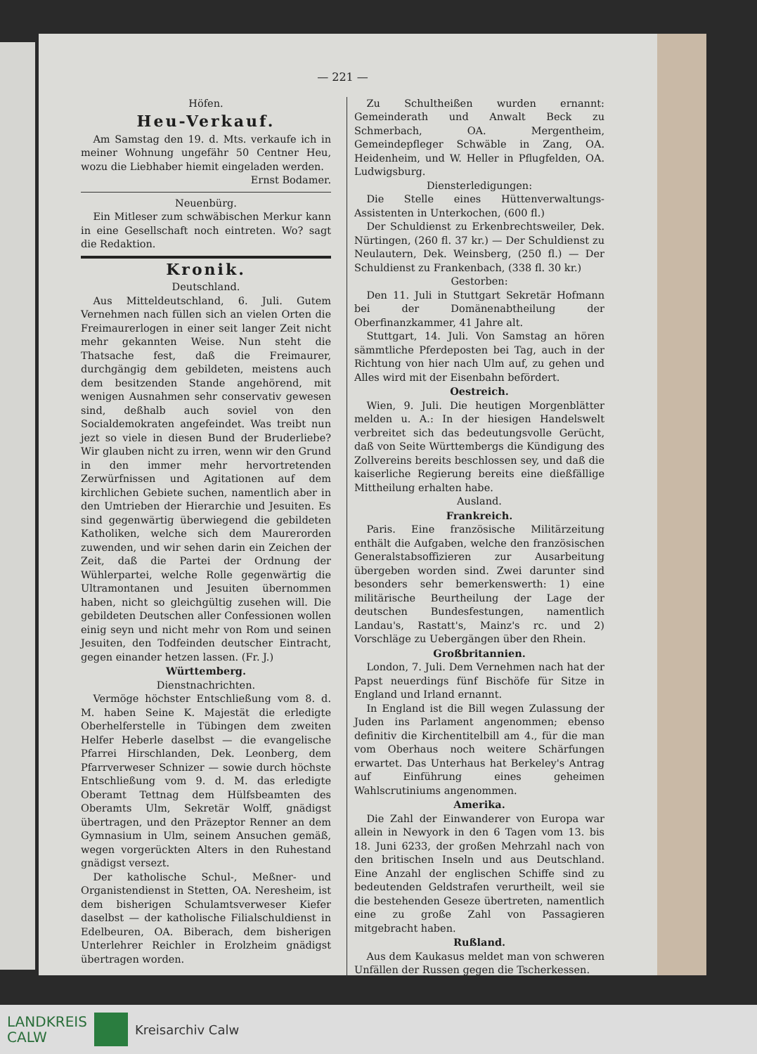— 221 —
Höfen.
Heu-Verkauf.
Am Samstag den 19. d. Mts. verkaufe ich in meiner Wohnung ungefähr 50 Centner Heu, wozu die Liebhaber hiemit eingeladen werden.
Ernst Bodamer.
Neuenbürg.
Ein Mitleser zum schwäbischen Merkur kann in eine Gesellschaft noch eintreten. Wo? sagt die Redaktion.
Kronik.
Deutschland.
Aus Mitteldeutschland, 6. Juli. Gutem Vernehmen nach füllen sich an vielen Orten die Freimaurerlogen in einer seit langer Zeit nicht mehr gekannten Weise. Nun steht die Thatsache fest, daß die Freimaurer, durchgängig dem gebildeten, meistens auch dem besitzenden Stande angehörend, mit wenigen Ausnahmen sehr conservativ gewesen sind, deßhalb auch soviel von den Socialdemokraten angefeindet. Was treibt nun jezt so viele in diesen Bund der Bruderliebe? Wir glauben nicht zu irren, wenn wir den Grund in den immer mehr hervortretenden Zerwürfnissen und Agitationen auf dem kirchlichen Gebiete suchen, namentlich aber in den Umtrieben der Hierarchie und Jesuiten. Es sind gegenwärtig überwiegend die gebildeten Katholiken, welche sich dem Maurerorden zuwenden, und wir sehen darin ein Zeichen der Zeit, daß die Partei der Ordnung der Wühlerpartei, welche Rolle gegenwärtig die Ultramontanen und Jesuiten übernommen haben, nicht so gleichgültig zusehen will. Die gebildeten Deutschen aller Confessionen wollen einig seyn und nicht mehr von Rom und seinen Jesuiten, den Todfeinden deutscher Eintracht, gegen einander hetzen lassen. (Fr. J.)
Württemberg.
Dienstnachrichten.
Vermöge höchster Entschließung vom 8. d. M. haben Seine K. Majestät die erledigte Oberhelferstelle in Tübingen dem zweiten Helfer Heberle daselbst — die evangelische Pfarrei Hirschlanden, Dek. Leonberg, dem Pfarrverweser Schnizer — sowie durch höchste Entschließung vom 9. d. M. das erledigte Oberamt Tettnag dem Hülfsbeamten des Oberamts Ulm, Sekretär Wolff, gnädigst übertragen, und den Präzeptor Renner an dem Gymnasium in Ulm, seinem Ansuchen gemäß, wegen vorgerückten Alters in den Ruhestand gnädigst versezt.
Der katholische Schul-, Meßner- und Organistendienst in Stetten, OA. Neresheim, ist dem bisherigen Schulamtsverweser Kiefer daselbst — der katholische Filialschuldienst in Edelbeuren, OA. Biberach, dem bisherigen Unterlehrer Reichler in Erolzheim gnädigst übertragen worden.
Zu Schultheißen wurden ernannt: Gemeinderath und Anwalt Beck zu Schmerbach, OA. Mergentheim, Gemeindepfleger Schwäble in Zang, OA. Heidenheim, und W. Heller in Pflugfelden, OA. Ludwigsburg.
Diensterledigungen:
Die Stelle eines Hüttenverwaltungs-Assistenten in Unterkochen, (600 fl.)
Der Schuldienst zu Erkenbrechtsweiler, Dek. Nürtingen, (260 fl. 37 kr.) — Der Schuldienst zu Neulautern, Dek. Weinsberg, (250 fl.) — Der Schuldienst zu Frankenbach, (338 fl. 30 kr.)
Gestorben:
Den 11. Juli in Stuttgart Sekretär Hofmann bei der Domänenabtheilung der Oberfinanzkammer, 41 Jahre alt.
Stuttgart, 14. Juli. Von Samstag an hören sämmtliche Pferdeposten bei Tag, auch in der Richtung von hier nach Ulm auf, zu gehen und Alles wird mit der Eisenbahn befördert.
Oestreich.
Wien, 9. Juli. Die heutigen Morgenblätter melden u. A.: In der hiesigen Handelswelt verbreitet sich das bedeutungsvolle Gerücht, daß von Seite Württembergs die Kündigung des Zollvereins bereits beschlossen sey, und daß die kaiserliche Regierung bereits eine dießfällige Mittheilung erhalten habe.
Ausland.
Frankreich.
Paris. Eine französische Militärzeitung enthält die Aufgaben, welche den französischen Generalstabsoffizieren zur Ausarbeitung übergeben worden sind. Zwei darunter sind besonders sehr bemerkenswerth: 1) eine militärische Beurtheilung der Lage der deutschen Bundesfestungen, namentlich Landau's, Rastatt's, Mainz's rc. und 2) Vorschläge zu Uebergängen über den Rhein.
Großbritannien.
London, 7. Juli. Dem Vernehmen nach hat der Papst neuerdings fünf Bischöfe für Sitze in England und Irland ernannt.
In England ist die Bill wegen Zulassung der Juden ins Parlament angenommen; ebenso definitiv die Kirchentitelbill am 4., für die man vom Oberhaus noch weitere Schärfungen erwartet. Das Unterhaus hat Berkeley's Antrag auf Einführung eines geheimen Wahlscrutiniums angenommen.
Amerika.
Die Zahl der Einwanderer von Europa war allein in Newyork in den 6 Tagen vom 13. bis 18. Juni 6233, der großen Mehrzahl nach von den britischen Inseln und aus Deutschland. Eine Anzahl der englischen Schiffe sind zu bedeutenden Geldstrafen verurtheilt, weil sie die bestehenden Geseze übertreten, namentlich eine zu große Zahl von Passagieren mitgebracht haben.
Rußland.
Aus dem Kaukasus meldet man von schweren Unfällen der Russen gegen die Tscherkessen.
LANDKREIS
CALW
Kreisarchiv Calw